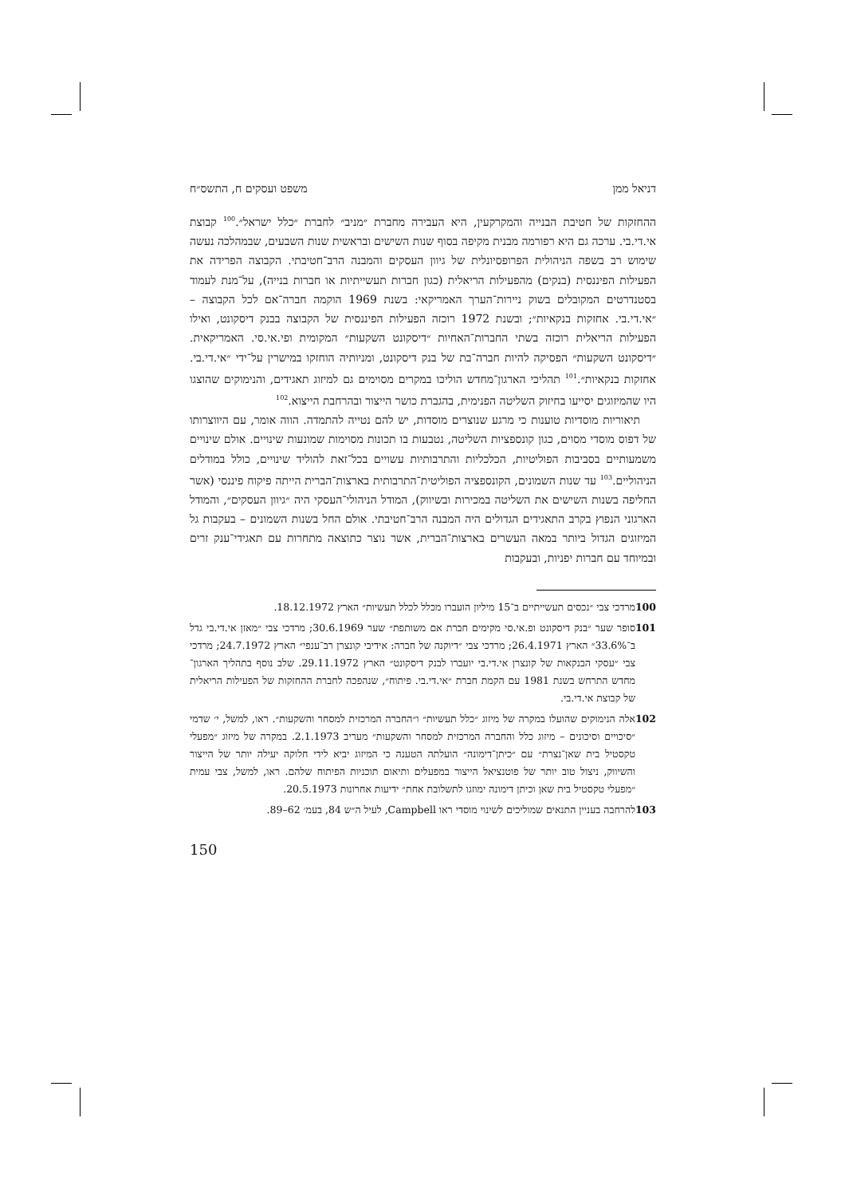דניאל ממן משפט ועסקים ח, התשס״ח
ההחזקות של חטיבת הבנייה והמקרקעין, היא העבירה מחברת ״מניב״ לחברת ״כלל ישראל״.<sup>100</sup> קבוצת אי.די.בי. ערכה גם היא רפורמה מבנית מקיפה בסוף שנות השישים ובראשית שנות השבעים, שבמהלכה נעשה שימוש רב בשפה הניהולית הפרופסיונלית של גיוון העסקים והמבנה הרב־חטיבתי. הקבוצה הפרידה את הפעילות הפיננסית (בנקים) מהפעילות הריאלית (כגון חברות תעשייתיות או חברות בנייה), על־מנת לעמוד בסטנדרטים המקובלים בשוק ניירות־הערך האמריקאי: בשנת 1969 הוקמה חברה־אם לכל הקבוצה – ״אי.די.בי. אחזקות בנקאיות״; ובשנת 1972 רוכזה הפעילות הפיננסית של הקבוצה בבנק דיסקונט, ואילו הפעילות הריאלית רוכזה בשתי החברות־האחיות ״דיסקונט השקעות״ המקומית ופי.אי.סי. האמריקאית. ״דיסקונט השקעות״ הפסיקה להיות חברה־בת של בנק דיסקונט, ומניותיה הוחזקו במישרין על־ידי ״אי.די.בי. אחזקות בנקאיות״.<sup>101</sup> תהליכי הארגון־מחדש הוליכו במקרים מסוימים גם למיזוג תאגידים, והנימוקים שהוצגו היו שהמיזוגים יסייעו בחיזוק השליטה הפנימית, בהגברת כושר הייצור ובהרחבת הייצוא.<sup>102</sup>
תיאוריות מוסדיות טוענות כי מרגע שנוצרים מוסדות, יש להם נטייה להתמדה. הווה אומר, עם היווצרותו של דפוס מוסדי מסוים, כגון קונספציות השליטה, נטבעות בו תכונות מסוימות שמונעות שינויים. אולם שינויים משמעותיים בסביבות הפוליטיות, הכלכליות והתרבותיות עשויים בכל־זאת להוליד שינויים, כולל במודלים הניהוליים.<sup>103</sup> עד שנות השמונים, הקונספציה הפוליטית־התרבותית בארצות־הברית הייתה פיקוח פיננסי (אשר החליפה בשנות השישים את השליטה במכירות ובשיווק), המודל הניהולי־העסקי היה ״גיוון העסקים״, והמודל הארגוני הנפוץ בקרב התאגידים הגדולים היה המבנה הרב־חטיבתי. אולם החל בשנות השמונים – בעקבות גל המיזוגים הגדול ביותר במאה העשרים בארצות־הברית, אשר נוצר כתוצאה מתחרות עם תאגידי־ענק זרים ובמיוחד עם חברות יפניות, ובעקבות
100 מרדכי צבי ״נכסים תעשייתיים ב־15 מיליון הועברו מכלל לכלל תעשיות״ הארץ 18.12.1972.
101 סופר שער ״בנק דיסקונט ופ.אי.סי מקימים חברת אם משותפת״ שער 30.6.1969; מרדכי צבי ״מאזן אי.די.בי גדל ב־33.6%״ הארץ 26.4.1971; מרדכי צבי ״דיוקנה של חברה: אידיבי קונצרן רב־ענפי״ הארץ 24.7.1972; מרדכי צבי ״עסקי הבנקאות של קונצרן אי.די.בי יועברו לבנק דיסקונט״ הארץ 29.11.1972. שלב נוסף בתהליך הארגון־מחדש התרחש בשנת 1981 עם הקמת חברת ״אי.די.בי. פיתוח״, שנהפכה לחברת ההחזקות של הפעילות הריאלית של קבוצת אי.די.בי.
102 אלה הנימוקים שהועלו במקרה של מיזוג ״כלל תעשיות״ ו״החברה המרכזית למסחר והשקעות״. ראו, למשל, י׳ שדמי ״סיכויים וסיכונים – מיזוג כלל והחברה המרכזית למסחר והשקעות״ מעריב 2.1.1973. במקרה של מיזוג ״מפעלי טקסטיל בית שאן־נצרת״ עם ״כיתן־דימונה״ הועלתה הטענה כי המיזוג יביא לידי חלוקה יעילה יותר של הייצור והשיווק, ניצול טוב יותר של פוטנציאל הייצור במפעלים ותיאום תוכניות הפיתוח שלהם. ראו, למשל, צבי עמית ״מפעלי טקסטיל בית שאן וכיתן דימונה ימוזגו לתשלובת אחת״ ידיעות אחרונות 20.5.1973.
103 להרחבה בעניין התנאים שמוליכים לשינוי מוסדי ראו Campbell, לעיל ה״ש 84, בעמ׳ 62–89.
150